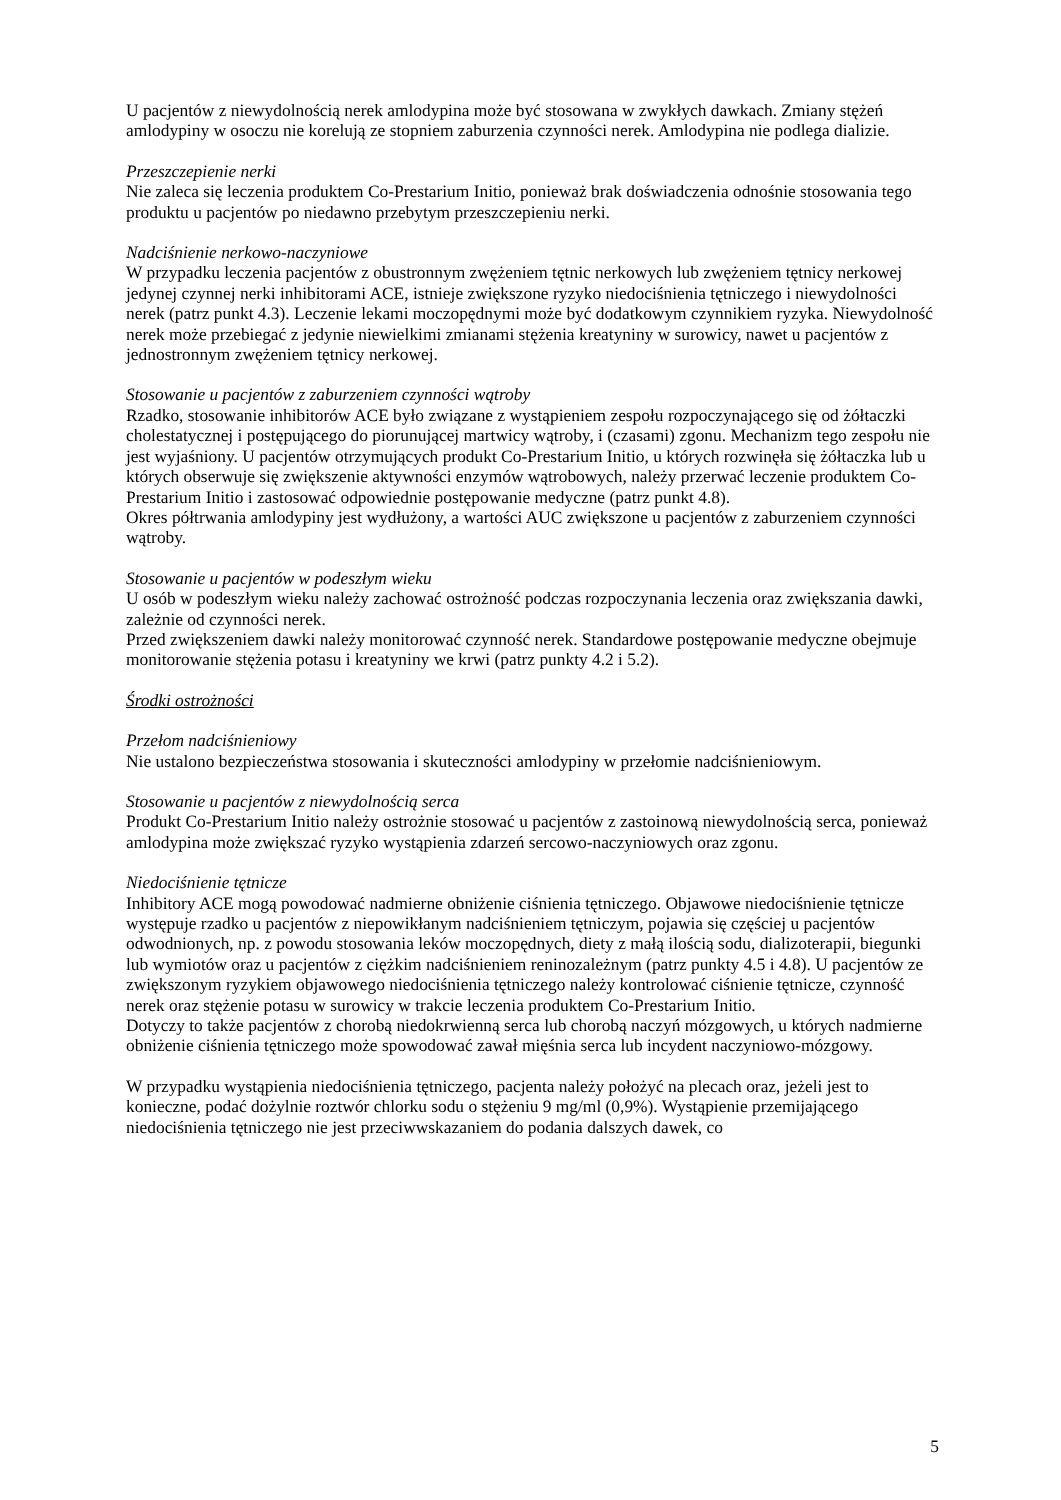U pacjentów z niewydolnością nerek amlodypina może być stosowana w zwykłych dawkach. Zmiany stężeń amlodypiny w osoczu nie korelują ze stopniem zaburzenia czynności nerek. Amlodypina nie podlega dializie.
Przeszczepienie nerki
Nie zaleca się leczenia produktem Co-Prestarium Initio, ponieważ brak doświadczenia odnośnie stosowania tego produktu u pacjentów po niedawno przebytym przeszczepieniu nerki.
Nadciśnienie nerkowo-naczyniowe
W przypadku leczenia pacjentów z obustronnym zwężeniem tętnic nerkowych lub zwężeniem tętnicy nerkowej jedynej czynnej nerki inhibitorami ACE, istnieje zwiększone ryzyko niedociśnienia tętniczego i niewydolności nerek (patrz punkt 4.3). Leczenie lekami moczopędnymi może być dodatkowym czynnikiem ryzyka. Niewydolność nerek może przebiegać z jedynie niewielkimi zmianami stężenia kreatyniny w surowicy, nawet u pacjentów z jednostronnym zwężeniem tętnicy nerkowej.
Stosowanie u pacjentów z zaburzeniem czynności wątroby
Rzadko, stosowanie inhibitorów ACE było związane z wystąpieniem zespołu rozpoczynającego się od żółtaczki cholestatycznej i postępującego do piorunującej martwicy wątroby, i (czasami) zgonu. Mechanizm tego zespołu nie jest wyjaśniony. U pacjentów otrzymujących produkt Co-Prestarium Initio, u których rozwinęła się żółtaczka lub u których obserwuje się zwiększenie aktywności enzymów wątrobowych, należy przerwać leczenie produktem Co-Prestarium Initio i zastosować odpowiednie postępowanie medyczne (patrz punkt 4.8).
Okres półtrwania amlodypiny jest wydłużony, a wartości AUC zwiększone u pacjentów z zaburzeniem czynności wątroby.
Stosowanie u pacjentów w podeszłym wieku
U osób w podeszłym wieku należy zachować ostrożność podczas rozpoczynania leczenia oraz zwiększania dawki, zależnie od czynności nerek.
Przed zwiększeniem dawki należy monitorować czynność nerek. Standardowe postępowanie medyczne obejmuje monitorowanie stężenia potasu i kreatyniny we krwi (patrz punkty 4.2 i 5.2).
Środki ostrożności
Przełom nadciśnieniowy
Nie ustalono bezpieczeństwa stosowania i skuteczności amlodypiny w przełomie nadciśnieniowym.
Stosowanie u pacjentów z niewydolnością serca
Produkt Co-Prestarium Initio należy ostrożnie stosować u pacjentów z zastoinową niewydolnością serca, ponieważ amlodypina może zwiększać ryzyko wystąpienia zdarzeń sercowo-naczyniowych oraz zgonu.
Niedociśnienie tętnicze
Inhibitory ACE mogą powodować nadmierne obniżenie ciśnienia tętniczego. Objawowe niedociśnienie tętnicze występuje rzadko u pacjentów z niepowikłanym nadciśnieniem tętniczym, pojawia się częściej u pacjentów odwodnionych, np. z powodu stosowania leków moczopędnych, diety z małą ilością sodu, dializoterapii, biegunki lub wymiotów oraz u pacjentów z ciężkim nadciśnieniem reninozależnym (patrz punkty 4.5 i 4.8). U pacjentów ze zwiększonym ryzykiem objawowego niedociśnienia tętniczego należy kontrolować ciśnienie tętnicze, czynność nerek oraz stężenie potasu w surowicy w trakcie leczenia produktem Co-Prestarium Initio.
Dotyczy to także pacjentów z chorobą niedokrwienną serca lub chorobą naczyń mózgowych, u których nadmierne obniżenie ciśnienia tętniczego może spowodować zawał mięśnia serca lub incydent naczyniowo-mózgowy.
W przypadku wystąpienia niedociśnienia tętniczego, pacjenta należy położyć na plecach oraz, jeżeli jest to konieczne, podać dożylnie roztwór chlorku sodu o stężeniu 9 mg/ml (0,9%). Wystąpienie przemijającego niedociśnienia tętniczego nie jest przeciwwskazaniem do podania dalszych dawek, co
5